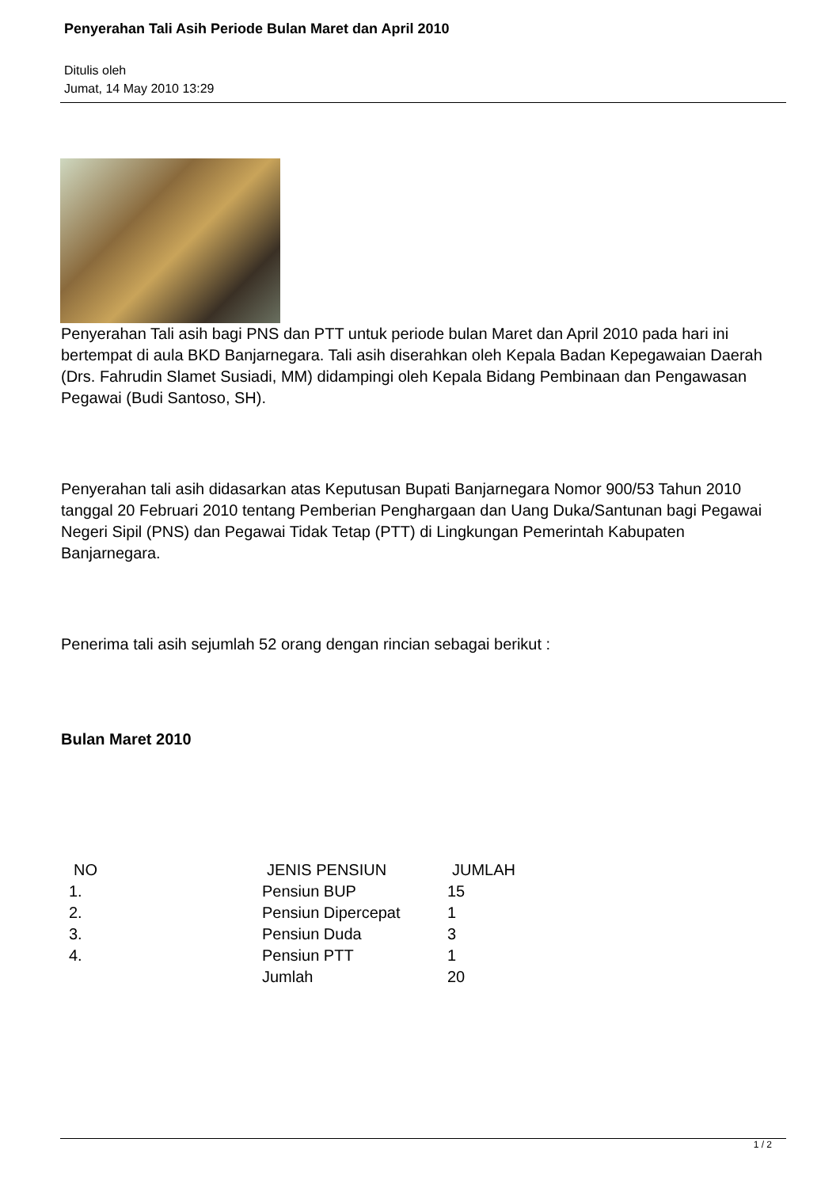Penyerahan Tali Asih Periode Bulan Maret dan April 2010
Ditulis oleh
Jumat, 14 May 2010 13:29
Penyerahan Tali asih bagi PNS dan PTT untuk periode bulan Maret dan April 2010 pada hari ini bertempat di aula BKD Banjarnegara. Tali asih diserahkan oleh Kepala Badan Kepegawaian Daerah (Drs. Fahrudin Slamet Susiadi, MM) didampingi oleh Kepala Bidang Pembinaan dan Pengawasan Pegawai (Budi Santoso, SH).
Penyerahan tali asih didasarkan atas Keputusan Bupati Banjarnegara Nomor 900/53 Tahun 2010 tanggal 20 Februari 2010 tentang Pemberian Penghargaan dan Uang Duka/Santunan bagi Pegawai Negeri Sipil (PNS) dan Pegawai Tidak Tetap (PTT) di Lingkungan Pemerintah Kabupaten Banjarnegara.
Penerima tali asih sejumlah 52 orang dengan rincian sebagai berikut :
Bulan Maret 2010
| NO | JENIS PENSIUN | JUMLAH |
| --- | --- | --- |
| 1. | Pensiun BUP | 15 |
| 2. | Pensiun Dipercepat | 1 |
| 3. | Pensiun Duda | 3 |
| 4. | Pensiun PTT | 1 |
| | Jumlah | 20 |
1 / 2